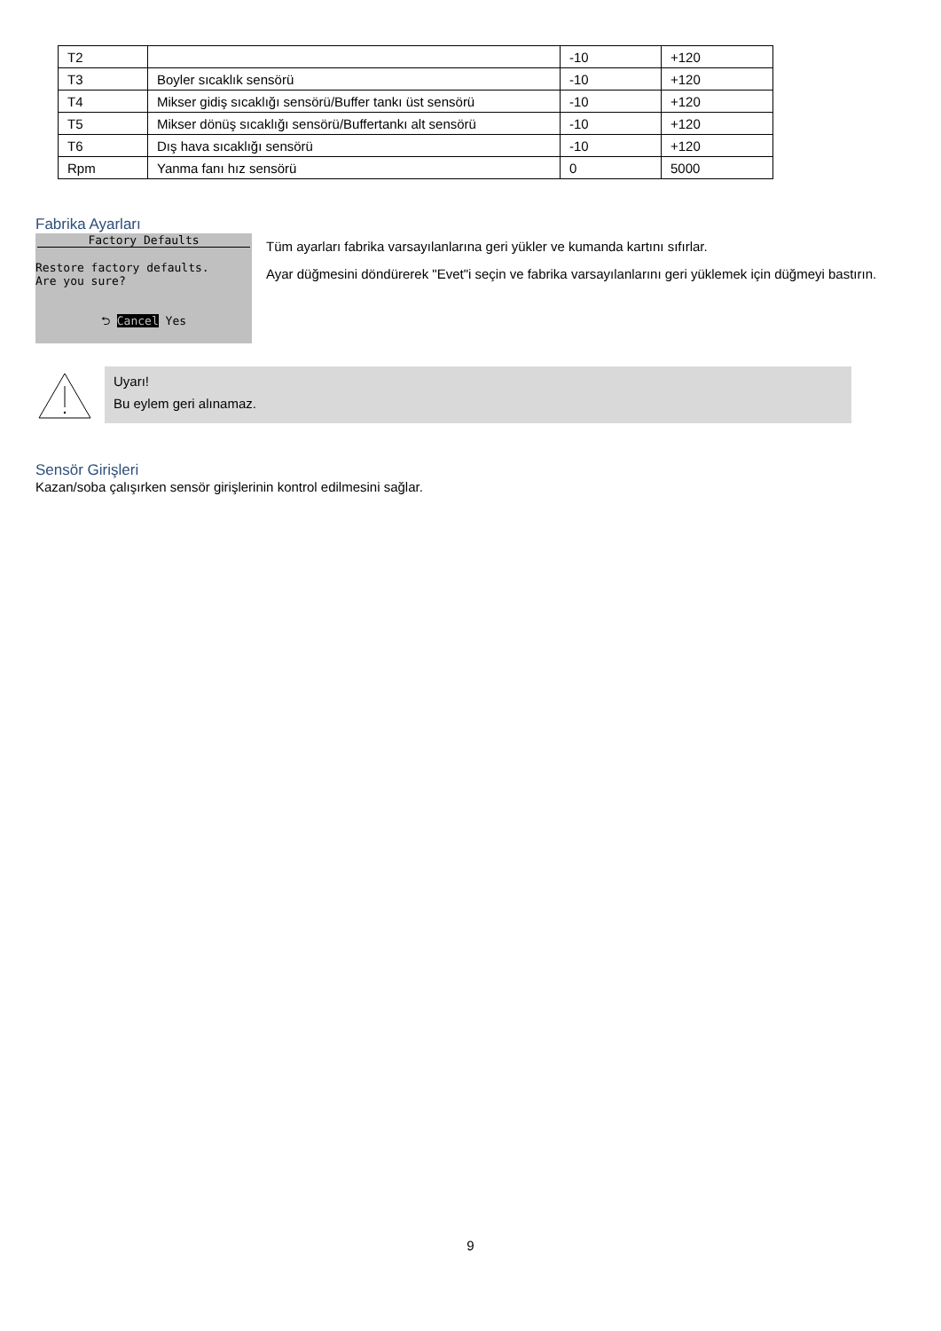| T2 | | -10 | +120 |
| T3 | Boyler sıcaklık sensörü | -10 | +120 |
| T4 | Mikser gidiş sıcaklığı sensörü/Buffer tankı üst sensörü | -10 | +120 |
| T5 | Mikser dönüş sıcaklığı sensörü/Buffertankı alt sensörü | -10 | +120 |
| T6 | Dış hava sıcaklığı sensörü | -10 | +120 |
| Rpm | Yanma fanı hız sensörü | 0 | 5000 |
Fabrika Ayarları
Factory Defaults
Restore factory defaults.
Are you sure?
⮌ Cancel Yes
Tüm ayarları fabrika varsayılanlarına geri yükler ve kumanda kartını sıfırlar.
Ayar düğmesini döndürerek "Evet"i seçin ve fabrika varsayılanlarını geri yüklemek için düğmeyi bastırın.
Uyarı!
Bu eylem geri alınamaz.
Sensör Girişleri
Kazan/soba çalışırken sensör girişlerinin kontrol edilmesini sağlar.
9